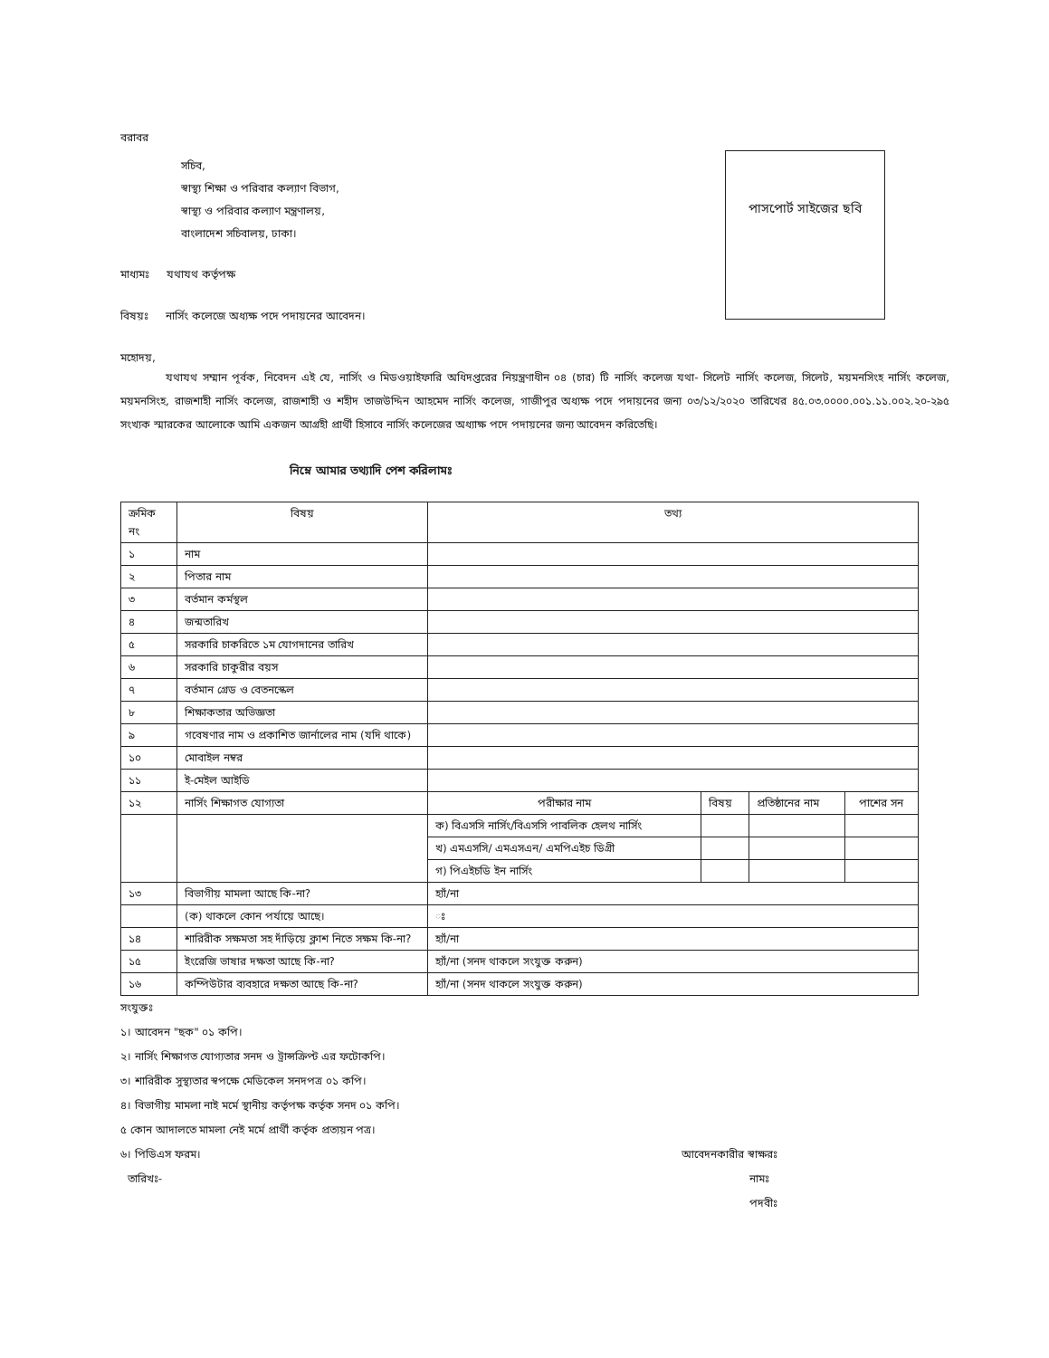বরাবর
সচিব,
স্বাস্থ্য শিক্ষা ও পরিবার কল্যাণ বিভাগ,
স্বাস্থ্য ও পরিবার কল্যাণ মন্ত্রণালয়,
বাংলাদেশ সচিবালয়, ঢাকা।
পাসপোর্ট সাইজের ছবি
মাধ্যমঃ যথাযথ কর্তৃপক্ষ
বিষয়ঃ নার্সিং কলেজে অধ্যক্ষ পদে পদায়নের আবেদন।
মহোদয়,
যথাযথ সম্মান পূর্বক, নিবেদন এই যে, নার্সিং ও মিডওয়াইফারি অধিদপ্তরের নিয়ন্ত্রণাধীন ০৪ (চার) টি নার্সিং কলেজ যথা- সিলেট নার্সিং কলেজ, সিলেট, ময়মনসিংহ নার্সিং কলেজ, ময়মনসিংহ, রাজশাহী নার্সিং কলেজ, রাজশাহী ও শহীদ তাজউদ্দিন আহমেদ নার্সিং কলেজ, গাজীপুর অধ্যক্ষ পদে পদায়নের জন্য ০৩/১২/২০২০ তারিখের ৪৫.০৩.০০০০.০০১.১১.০০২.২০-২৯৫ সংখ্যক স্মারকের আলোকে আমি একজন আগ্রহী প্রার্থী হিসাবে নার্সিং কলেজের অধ্যাক্ষ পদে পদায়নের জন্য আবেদন করিতেছি।
নিম্নে আমার তথ্যাদি পেশ করিলামঃ
| ক্রমিক নং | বিষয় | তথ্য | | | |
| --- | --- | --- | --- | --- | --- |
| ১ | নাম | | | | |
| ২ | পিতার নাম | | | | |
| ৩ | বর্তমান কর্মস্থল | | | | |
| ৪ | জন্মতারিখ | | | | |
| ৫ | সরকারি চাকরিতে ১ম যোগদানের তারিখ | | | | |
| ৬ | সরকারি চাকুরীর বয়স | | | | |
| ৭ | বর্তমান গ্রেড ও বেতনস্কেল | | | | |
| ৮ | শিক্ষাকতার অভিজ্ঞতা | | | | |
| ৯ | গবেষণার নাম ও প্রকাশিত জার্নালের নাম (যদি থাকে) | | | | |
| ১০ | মোবাইল নম্বর | | | | |
| ১১ | ই-মেইল আইডি | | | | |
| ১২ | নার্সিং শিক্ষাগত যোগ্যতা | পরীক্ষার নাম | বিষয় | প্রতিষ্ঠানের নাম | পাশের সন |
| | | ক) বিএসসি নার্সিং/বিএসসি পাবলিক হেলথ নার্সিং | | | |
| | | খ) এমএসসি/ এমএসএন/ এমপিএইচ ডিগ্রী | | | |
| | | গ) পিএইচডি ইন নার্সিং | | | |
| ১৩ | বিভাগীয় মামলা আছে কি-না? | হ্যাঁ/না | | | |
| | (ক) থাকলে কোন পর্যায়ে আছে। | ঃ | | | |
| ১৪ | শারিরীক সক্ষমতা সহ দাঁড়িয়ে ক্লাশ নিতে সক্ষম কি-না? | হ্যাঁ/না | | | |
| ১৫ | ইংরেজি ভাষার দক্ষতা আছে কি-না? | হ্যাঁ/না (সনদ থাকলে সংযুক্ত করুন) | | | |
| ১৬ | কম্পিউটার ব্যবহারে দক্ষতা আছে কি-না? | হ্যাঁ/না (সনদ থাকলে সংযুক্ত করুন) | | | |
সংযুক্তঃ
১। আবেদন "ছক" ০১ কপি।
২। নার্সিং শিক্ষাগত যোগ্যতার সনদ ও ট্রান্সক্রিপ্ট এর ফটোকপি।
৩। শারিরীক সুস্থ্যতার স্বপক্ষে মেডিকেল সনদপত্র ০১ কপি।
৪। বিভাগীয় মামলা নাই মর্মে স্থানীয় কর্তৃপক্ষ কর্তৃক সনদ ০১ কপি।
৫ কোন আদালতে মামলা নেই মর্মে প্রার্থী কর্তৃক প্রত্যয়ন পত্র।
৬। পিডিএস ফরম। আবেদনকারীর স্বাক্ষরঃ
তারিখঃ- নামঃ
পদবীঃ